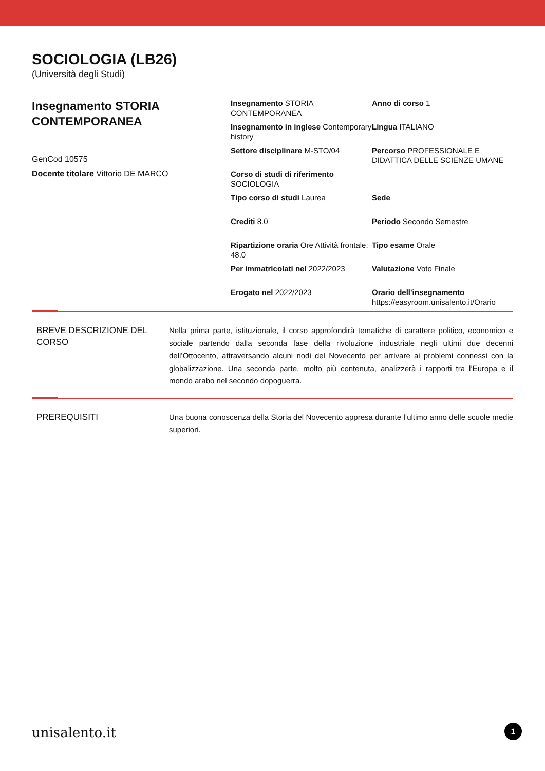SOCIOLOGIA (LB26)
(Università degli Studi)
Insegnamento STORIA CONTEMPORANEA
GenCod 10575
Docente titolare Vittorio DE MARCO
| Insegnamento STORIA CONTEMPORANEA | Anno di corso 1 |
| Insegnamento in inglese Contemporary history | Lingua ITALIANO |
| Settore disciplinare M-STO/04 | Percorso PROFESSIONALE E DIDATTICA DELLE SCIENZE UMANE |
| Corso di studi di riferimento SOCIOLOGIA | |
| Tipo corso di studi Laurea | Sede |
| Crediti 8.0 | Periodo Secondo Semestre |
| Ripartizione oraria Ore Attività frontale: 48.0 | Tipo esame Orale |
| Per immatricolati nel 2022/2023 | Valutazione Voto Finale |
| Erogato nel 2022/2023 | Orario dell'insegnamento https://easyroom.unisalento.it/Orario |
BREVE DESCRIZIONE DEL CORSO
Nella prima parte, istituzionale, il corso approfondirà tematiche di carattere politico, economico e sociale partendo dalla seconda fase della rivoluzione industriale negli ultimi due decenni dell’Ottocento, attraversando alcuni nodi del Novecento per arrivare ai problemi connessi con la globalizzazione. Una seconda parte, molto più contenuta, analizzerà i rapporti tra l’Europa e il mondo arabo nel secondo dopoguerra.
PREREQUISITI
Una buona conoscenza della Storia del Novecento appresa durante l’ultimo anno delle scuole medie superiori.
unisalento.it 1